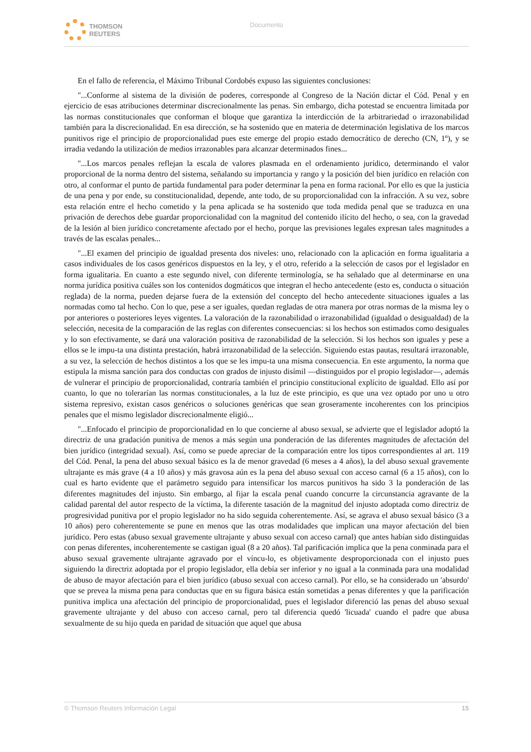THOMSON
REUTERS
Documento
En el fallo de referencia, el Máximo Tribunal Cordobés expuso las siguientes conclusiones:
"...Conforme al sistema de la división de poderes, corresponde al Congreso de la Nación dictar el Cód. Penal y en ejercicio de esas atribuciones determinar discrecionalmente las penas. Sin embargo, dicha potestad se encuentra limitada por las normas constitucionales que conforman el bloque que garantiza la interdicción de la arbitrariedad o irrazonabilidad también para la discrecionalidad. En esa dirección, se ha sostenido que en materia de determinación legislativa de los marcos punitivos rige el principio de proporcionalidad pues este emerge del propio estado democrático de derecho (CN, 1º), y se irradia vedando la utilización de medios irrazonables para alcanzar determinados fines...
"...Los marcos penales reflejan la escala de valores plasmada en el ordenamiento jurídico, determinando el valor proporcional de la norma dentro del sistema, señalando su importancia y rango y la posición del bien jurídico en relación con otro, al conformar el punto de partida fundamental para poder determinar la pena en forma racional. Por ello es que la justicia de una pena y por ende, su constitucionalidad, depende, ante todo, de su proporcionalidad con la infracción. A su vez, sobre esta relación entre el hecho cometido y la pena aplicada se ha sostenido que toda medida penal que se traduzca en una privación de derechos debe guardar proporcionalidad con la magnitud del contenido ilícito del hecho, o sea, con la gravedad de la lesión al bien jurídico concretamente afectado por el hecho, porque las previsiones legales expresan tales magnitudes a través de las escalas penales...
"...El examen del principio de igualdad presenta dos niveles: uno, relacionado con la aplicación en forma igualitaria a casos individuales de los casos genéricos dispuestos en la ley, y el otro, referido a la selección de casos por el legislador en forma igualitaria. En cuanto a este segundo nivel, con diferente terminología, se ha señalado que al determinarse en una norma jurídica positiva cuáles son los contenidos dogmáticos que integran el hecho antecedente (esto es, conducta o situación reglada) de la norma, pueden dejarse fuera de la extensión del concepto del hecho antecedente situaciones iguales a las normadas como tal hecho. Con lo que, pese a ser iguales, quedan regladas de otra manera por otras normas de la misma ley o por anteriores o posteriores leyes vigentes. La valoración de la razonabilidad o irrazonabilidad (igualdad o desigualdad) de la selección, necesita de la comparación de las reglas con diferentes consecuencias: si los hechos son estimados como desiguales y lo son efectivamente, se dará una valoración positiva de razonabilidad de la selección. Si los hechos son iguales y pese a ellos se le impu-ta una distinta prestación, habrá irrazonabilidad de la selección. Siguiendo estas pautas, resultará irrazonable, a su vez, la selección de hechos distintos a los que se les impu-ta una misma consecuencia. En este argumento, la norma que estipula la misma sanción para dos conductas con grados de injusto disímil —distinguidos por el propio legislador—, además de vulnerar el principio de proporcionalidad, contraría también el principio constitucional explícito de igualdad. Ello así por cuanto, lo que no tolerarían las normas constitucionales, a la luz de este principio, es que una vez optado por uno u otro sistema represivo, existan casos genéricos o soluciones genéricas que sean groseramente incoherentes con los principios penales que el mismo legislador discrecionalmente eligió...
"...Enfocado el principio de proporcionalidad en lo que concierne al abuso sexual, se advierte que el legislador adoptó la directriz de una gradación punitiva de menos a más según una ponderación de las diferentes magnitudes de afectación del bien jurídico (integridad sexual). Así, como se puede apreciar de la comparación entre los tipos correspondientes al art. 119 del Cód. Penal, la pena del abuso sexual básico es la de menor gravedad (6 meses a 4 años), la del abuso sexual gravemente ultrajante es más grave (4 a 10 años) y más gravosa aún es la pena del abuso sexual con acceso carnal (6 a 15 años), con lo cual es harto evidente que el parámetro seguido para intensificar los marcos punitivos ha sido 3 la ponderación de las diferentes magnitudes del injusto. Sin embargo, al fijar la escala penal cuando concurre la circunstancia agravante de la calidad parental del autor respecto de la víctima, la diferente tasación de la magnitud del injusto adoptada como directriz de progresividad punitiva por el propio legislador no ha sido seguida coherentemente. Así, se agrava el abuso sexual básico (3 a 10 años) pero coherentemente se pune en menos que las otras modalidades que implican una mayor afectación del bien jurídico. Pero estas (abuso sexual gravemente ultrajante y abuso sexual con acceso carnal) que antes habían sido distinguidas con penas diferentes, incoherentemente se castigan igual (8 a 20 años). Tal parificación implica que la pena conminada para el abuso sexual gravemente ultrajante agravado por el víncu-lo, es objetivamente desproporcionada con el injusto pues siguiendo la directriz adoptada por el propio legislador, ella debía ser inferior y no igual a la conminada para una modalidad de abuso de mayor afectación para el bien jurídico (abuso sexual con acceso carnal). Por ello, se ha considerado un 'absurdo' que se prevea la misma pena para conductas que en su figura básica están sometidas a penas diferentes y que la parificación punitiva implica una afectación del principio de proporcionalidad, pues el legislador diferenció las penas del abuso sexual gravemente ultrajante y del abuso con acceso carnal, pero tal diferencia quedó 'licuada' cuando el padre que abusa sexualmente de su hijo queda en paridad de situación que aquel que abusa
© Thomson Reuters Información Legal 15